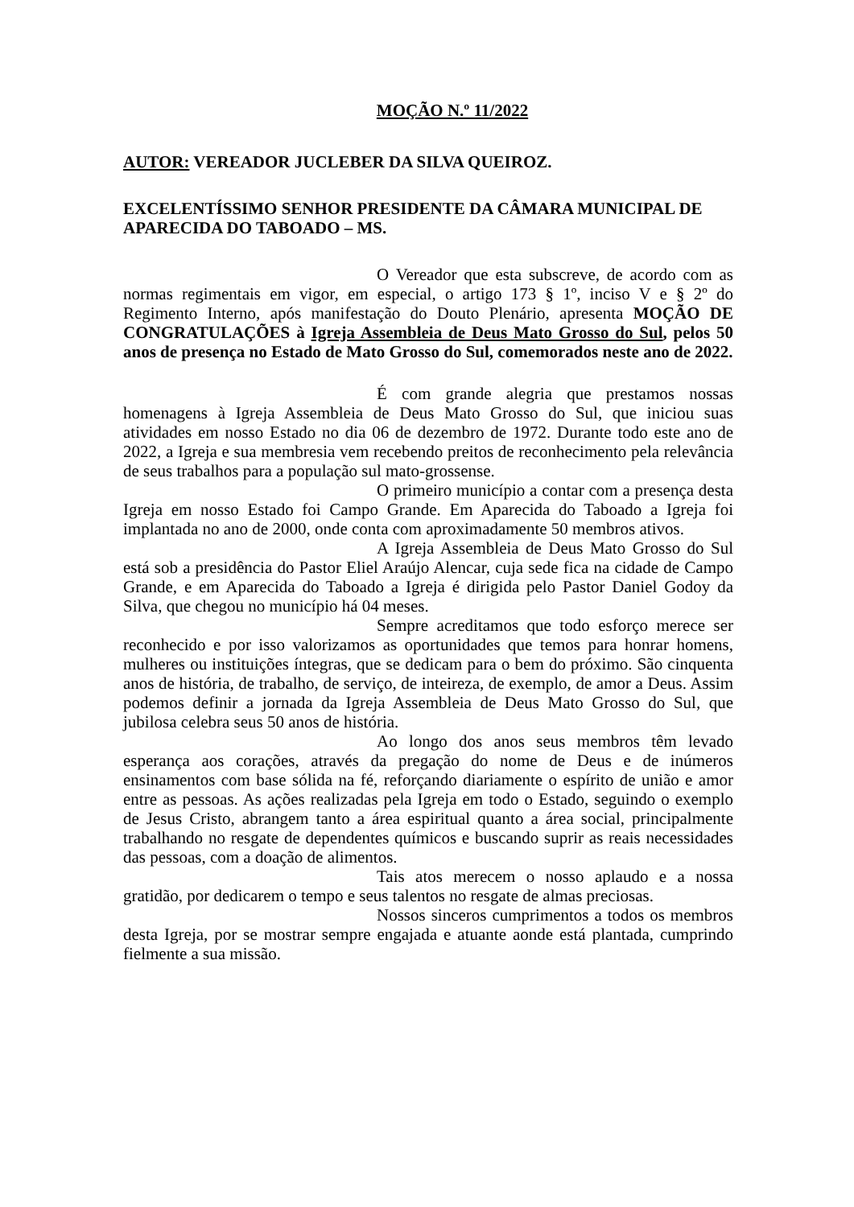MOÇÃO N.º 11/2022
AUTOR: VEREADOR JUCLEBER DA SILVA QUEIROZ.
EXCELENTÍSSIMO SENHOR PRESIDENTE DA CÂMARA MUNICIPAL DE APARECIDA DO TABOADO – MS.
O Vereador que esta subscreve, de acordo com as normas regimentais em vigor, em especial, o artigo 173 § 1º, inciso V e § 2º do Regimento Interno, após manifestação do Douto Plenário, apresenta MOÇÃO DE CONGRATULAÇÕES à Igreja Assembleia de Deus Mato Grosso do Sul, pelos 50 anos de presença no Estado de Mato Grosso do Sul, comemorados neste ano de 2022.
É com grande alegria que prestamos nossas homenagens à Igreja Assembleia de Deus Mato Grosso do Sul, que iniciou suas atividades em nosso Estado no dia 06 de dezembro de 1972. Durante todo este ano de 2022, a Igreja e sua membresia vem recebendo preitos de reconhecimento pela relevância de seus trabalhos para a população sul mato-grossense.
O primeiro município a contar com a presença desta Igreja em nosso Estado foi Campo Grande. Em Aparecida do Taboado a Igreja foi implantada no ano de 2000, onde conta com aproximadamente 50 membros ativos.
A Igreja Assembleia de Deus Mato Grosso do Sul está sob a presidência do Pastor Eliel Araújo Alencar, cuja sede fica na cidade de Campo Grande, e em Aparecida do Taboado a Igreja é dirigida pelo Pastor Daniel Godoy da Silva, que chegou no município há 04 meses.
Sempre acreditamos que todo esforço merece ser reconhecido e por isso valorizamos as oportunidades que temos para honrar homens, mulheres ou instituições íntegras, que se dedicam para o bem do próximo. São cinquenta anos de história, de trabalho, de serviço, de inteireza, de exemplo, de amor a Deus. Assim podemos definir a jornada da Igreja Assembleia de Deus Mato Grosso do Sul, que jubilosa celebra seus 50 anos de história.
Ao longo dos anos seus membros têm levado esperança aos corações, através da pregação do nome de Deus e de inúmeros ensinamentos com base sólida na fé, reforçando diariamente o espírito de união e amor entre as pessoas. As ações realizadas pela Igreja em todo o Estado, seguindo o exemplo de Jesus Cristo, abrangem tanto a área espiritual quanto a área social, principalmente trabalhando no resgate de dependentes químicos e buscando suprir as reais necessidades das pessoas, com a doação de alimentos.
Tais atos merecem o nosso aplaudo e a nossa gratidão, por dedicarem o tempo e seus talentos no resgate de almas preciosas.
Nossos sinceros cumprimentos a todos os membros desta Igreja, por se mostrar sempre engajada e atuante aonde está plantada, cumprindo fielmente a sua missão.